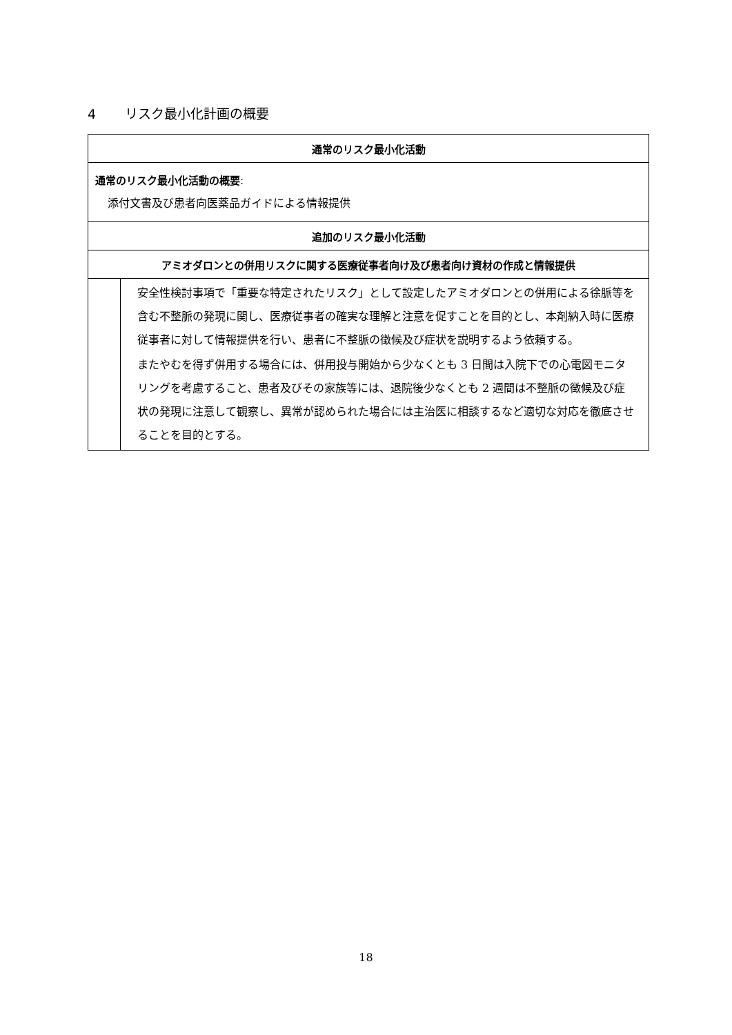4 リスク最小化計画の概要
| 通常のリスク最小化活動 | |
| --- | --- |
| 通常のリスク最小化活動の概要 : 添付文書及び患者向医薬品ガイドによる情報提供 | |
| 追加のリスク最小化活動 | |
| アミオダロンとの併用リスクに関する医療従事者向け及び患者向け資材の作成と情報提供 | |
| | 安全性検討事項で「重要な特定されたリスク」として設定したアミオダロンとの併用による徐脈等を含む不整脈の発現に関し、医療従事者の確実な理解と注意を促すことを目的とし、本剤納入時に医療従事者に対して情報提供を行い、患者に不整脈の徴候及び症状を説明するよう依頼する。 またやむを得ず併用する場合には、併用投与開始から少なくとも 3 日間は入院下での心電図モニタリングを考慮すること、患者及びその家族等には、退院後少なくとも 2 週間は不整脈の徴候及び症状の発現に注意して観察し、異常が認められた場合には主治医に相談するなど適切な対応を徹底させることを目的とする。 |
18